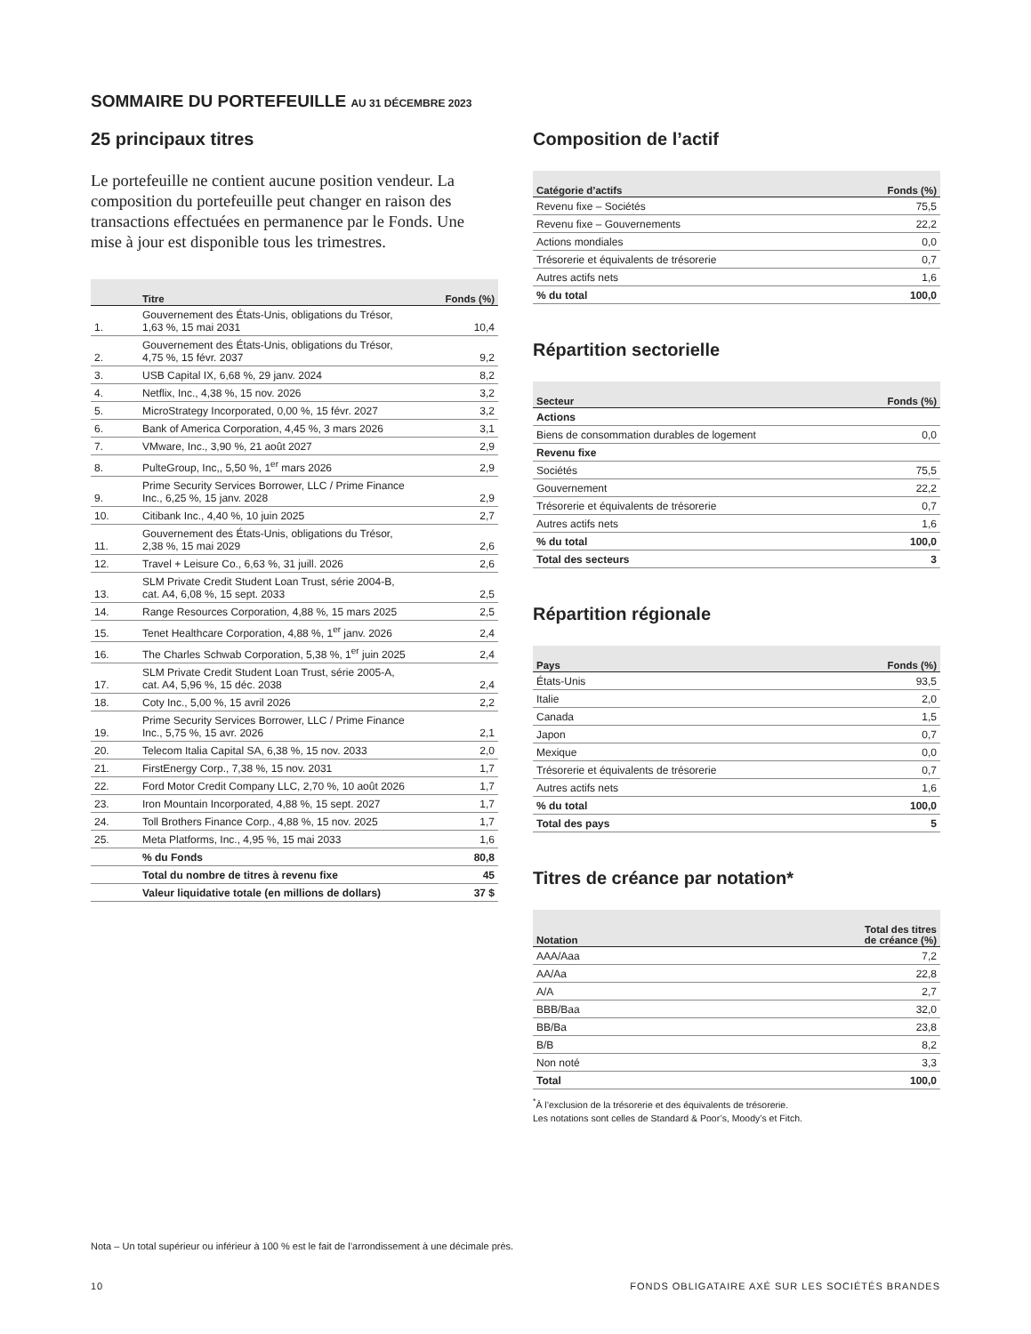SOMMAIRE DU PORTEFEUILLE AU 31 DÉCEMBRE 2023
25 principaux titres
Le portefeuille ne contient aucune position vendeur. La composition du portefeuille peut changer en raison des transactions effectuées en permanence par le Fonds. Une mise à jour est disponible tous les trimestres.
| | Titre | Fonds (%) |
| --- | --- | --- |
| 1. | Gouvernement des États-Unis, obligations du Trésor, 1,63 %, 15 mai 2031 | 10,4 |
| 2. | Gouvernement des États-Unis, obligations du Trésor, 4,75 %, 15 févr. 2037 | 9,2 |
| 3. | USB Capital IX, 6,68 %, 29 janv. 2024 | 8,2 |
| 4. | Netflix, Inc., 4,38 %, 15 nov. 2026 | 3,2 |
| 5. | MicroStrategy Incorporated, 0,00 %, 15 févr. 2027 | 3,2 |
| 6. | Bank of America Corporation, 4,45 %, 3 mars 2026 | 3,1 |
| 7. | VMware, Inc., 3,90 %, 21 août 2027 | 2,9 |
| 8. | PulteGroup, Inc,, 5,50 %, 1<sup>er</sup> mars 2026 | 2,9 |
| 9. | Prime Security Services Borrower, LLC / Prime Finance Inc., 6,25 %, 15 janv. 2028 | 2,9 |
| 10. | Citibank Inc., 4,40 %, 10 juin 2025 | 2,7 |
| 11. | Gouvernement des États-Unis, obligations du Trésor, 2,38 %, 15 mai 2029 | 2,6 |
| 12. | Travel + Leisure Co., 6,63 %, 31 juill. 2026 | 2,6 |
| 13. | SLM Private Credit Student Loan Trust, série 2004-B, cat. A4, 6,08 %, 15 sept. 2033 | 2,5 |
| 14. | Range Resources Corporation, 4,88 %, 15 mars 2025 | 2,5 |
| 15. | Tenet Healthcare Corporation, 4,88 %, 1<sup>er</sup> janv. 2026 | 2,4 |
| 16. | The Charles Schwab Corporation, 5,38 %, 1<sup>er</sup> juin 2025 | 2,4 |
| 17. | SLM Private Credit Student Loan Trust, série 2005-A, cat. A4, 5,96 %, 15 déc. 2038 | 2,4 |
| 18. | Coty Inc., 5,00 %, 15 avril 2026 | 2,2 |
| 19. | Prime Security Services Borrower, LLC / Prime Finance Inc., 5,75 %, 15 avr. 2026 | 2,1 |
| 20. | Telecom Italia Capital SA, 6,38 %, 15 nov. 2033 | 2,0 |
| 21. | FirstEnergy Corp., 7,38 %, 15 nov. 2031 | 1,7 |
| 22. | Ford Motor Credit Company LLC, 2,70 %, 10 août 2026 | 1,7 |
| 23. | Iron Mountain Incorporated, 4,88 %, 15 sept. 2027 | 1,7 |
| 24. | Toll Brothers Finance Corp., 4,88 %, 15 nov. 2025 | 1,7 |
| 25. | Meta Platforms, Inc., 4,95 %, 15 mai 2033 | 1,6 |
| | % du Fonds | 80,8 |
| | Total du nombre de titres à revenu fixe | 45 |
| | Valeur liquidative totale (en millions de dollars) | 37 $ |
Composition de l’actif
| Catégorie d’actifs | Fonds (%) |
| --- | --- |
| Revenu fixe – Sociétés | 75,5 |
| Revenu fixe – Gouvernements | 22,2 |
| Actions mondiales | 0,0 |
| Trésorerie et équivalents de trésorerie | 0,7 |
| Autres actifs nets | 1,6 |
| % du total | 100,0 |
Répartition sectorielle
| Secteur | Fonds (%) |
| --- | --- |
| Actions | |
| Biens de consommation durables de logement | 0,0 |
| Revenu fixe | |
| Sociétés | 75,5 |
| Gouvernement | 22,2 |
| Trésorerie et équivalents de trésorerie | 0,7 |
| Autres actifs nets | 1,6 |
| % du total | 100,0 |
| Total des secteurs | 3 |
Répartition régionale
| Pays | Fonds (%) |
| --- | --- |
| États-Unis | 93,5 |
| Italie | 2,0 |
| Canada | 1,5 |
| Japon | 0,7 |
| Mexique | 0,0 |
| Trésorerie et équivalents de trésorerie | 0,7 |
| Autres actifs nets | 1,6 |
| % du total | 100,0 |
| Total des pays | 5 |
Titres de créance par notation*
| Notation | Total des titres de créance (%) |
| --- | --- |
| AAA/Aaa | 7,2 |
| AA/Aa | 22,8 |
| A/A | 2,7 |
| BBB/Baa | 32,0 |
| BB/Ba | 23,8 |
| B/B | 8,2 |
| Non noté | 3,3 |
| Total | 100,0 |
<sup>*</sup> À l’exclusion de la trésorerie et des équivalents de trésorerie.
Les notations sont celles de Standard & Poor’s, Moody’s et Fitch.
Nota – Un total supérieur ou inférieur à 100 % est le fait de l’arrondissement à une décimale près.
10 FONDS OBLIGATAIRE AXÉ SUR LES SOCIÉTÉS BRANDES